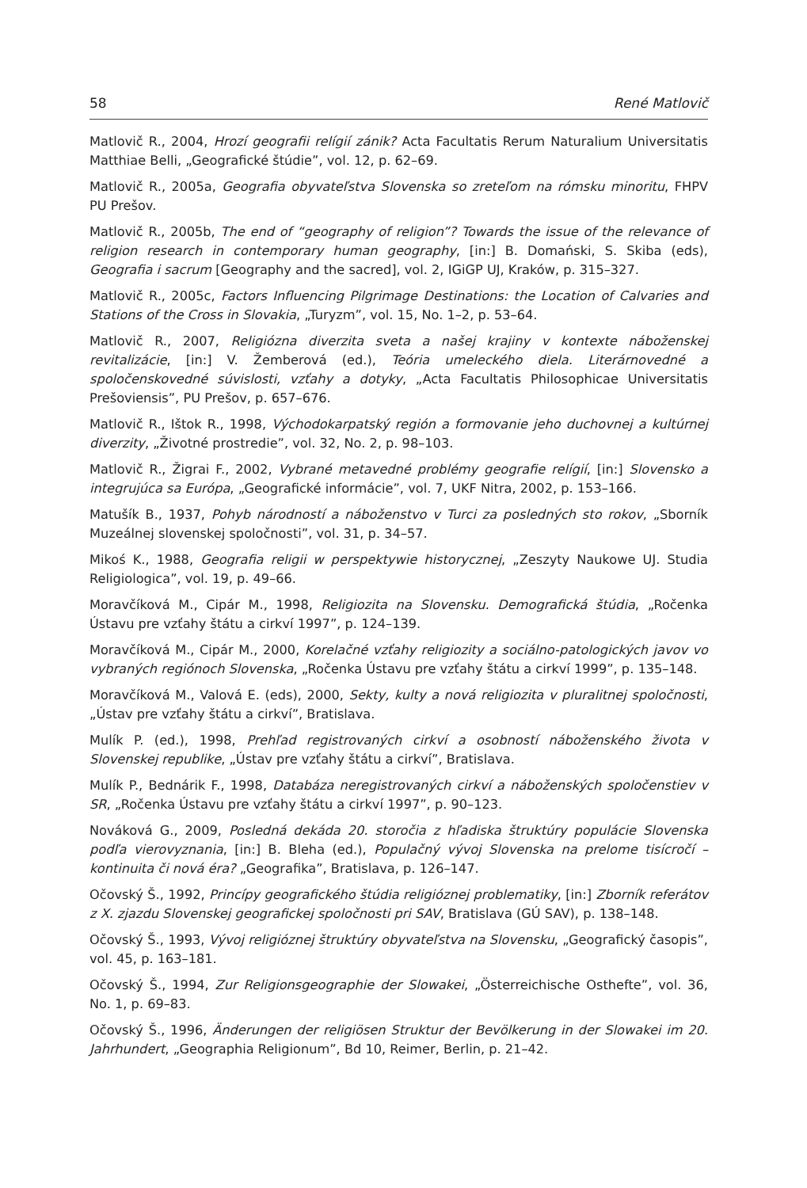58 René Matlovič
Matlovič R., 2004, Hrozí geografii relígií zánik? Acta Facultatis Rerum Naturalium Universitatis Matthiae Belli, „Geografické štúdie”, vol. 12, p. 62–69.
Matlovič R., 2005a, Geografia obyvateľstva Slovenska so zreteľom na rómsku minoritu, FHPV PU Prešov.
Matlovič R., 2005b, The end of “geography of religion”? Towards the issue of the relevance of religion research in contemporary human geography, [in:] B. Domański, S. Skiba (eds), Geografia i sacrum [Geography and the sacred], vol. 2, IGiGP UJ, Kraków, p. 315–327.
Matlovič R., 2005c, Factors Influencing Pilgrimage Destinations: the Location of Calvaries and Stations of the Cross in Slovakia, „Turyzm”, vol. 15, No. 1–2, p. 53–64.
Matlovič R., 2007, Religiózna diverzita sveta a našej krajiny v kontexte náboženskej revitalizácie, [in:] V. Žemberová (ed.), Teória umeleckého diela. Literárnovedné a spoločenskovedné súvislosti, vzťahy a dotyky, „Acta Facultatis Philosophicae Universitatis Prešoviensis”, PU Prešov, p. 657–676.
Matlovič R., Ištok R., 1998, Východokarpatský región a formovanie jeho duchovnej a kultúrnej diverzity, „Životné prostredie”, vol. 32, No. 2, p. 98–103.
Matlovič R., Žigrai F., 2002, Vybrané metavedné problémy geografie relígií, [in:] Slovensko a integrujúca sa Európa, „Geografické informácie”, vol. 7, UKF Nitra, 2002, p. 153–166.
Matušík B., 1937, Pohyb národností a náboženstvo v Turci za posledných sto rokov, „Sborník Muzeálnej slovenskej spoločnosti”, vol. 31, p. 34–57.
Mikoś K., 1988, Geografia religii w perspektywie historycznej, „Zeszyty Naukowe UJ. Studia Religiologica”, vol. 19, p. 49–66.
Moravčíková M., Cipár M., 1998, Religiozita na Slovensku. Demografická štúdia, „Ročenka Ústavu pre vzťahy štátu a cirkví 1997”, p. 124–139.
Moravčíková M., Cipár M., 2000, Korelačné vzťahy religiozity a sociálno-patologických javov vo vybraných regiónoch Slovenska, „Ročenka Ústavu pre vzťahy štátu a cirkví 1999”, p. 135–148.
Moravčíková M., Valová E. (eds), 2000, Sekty, kulty a nová religiozita v pluralitnej spoločnosti, „Ústav pre vzťahy štátu a cirkví”, Bratislava.
Mulík P. (ed.), 1998, Prehľad registrovaných cirkví a osobností náboženského života v Slovenskej republike, „Ústav pre vzťahy štátu a cirkví”, Bratislava.
Mulík P., Bednárik F., 1998, Databáza neregistrovaných cirkví a náboženských spoločenstiev v SR, „Ročenka Ústavu pre vzťahy štátu a cirkví 1997”, p. 90–123.
Nováková G., 2009, Posledná dekáda 20. storočia z hľadiska štruktúry populácie Slovenska podľa vierovyznania, [in:] B. Bleha (ed.), Populačný vývoj Slovenska na prelome tisícročí – kontinuita či nová éra? „Geografika”, Bratislava, p. 126–147.
Očovský Š., 1992, Princípy geografického štúdia religióznej problematiky, [in:] Zborník referátov z X. zjazdu Slovenskej geografickej spoločnosti pri SAV, Bratislava (GÚ SAV), p. 138–148.
Očovský Š., 1993, Vývoj religióznej štruktúry obyvateľstva na Slovensku, „Geografický časopis”, vol. 45, p. 163–181.
Očovský Š., 1994, Zur Religionsgeographie der Slowakei, „Österreichische Osthefte”, vol. 36, No. 1, p. 69–83.
Očovský Š., 1996, Änderungen der religiösen Struktur der Bevölkerung in der Slowakei im 20. Jahrhundert, „Geographia Religionum”, Bd 10, Reimer, Berlin, p. 21–42.